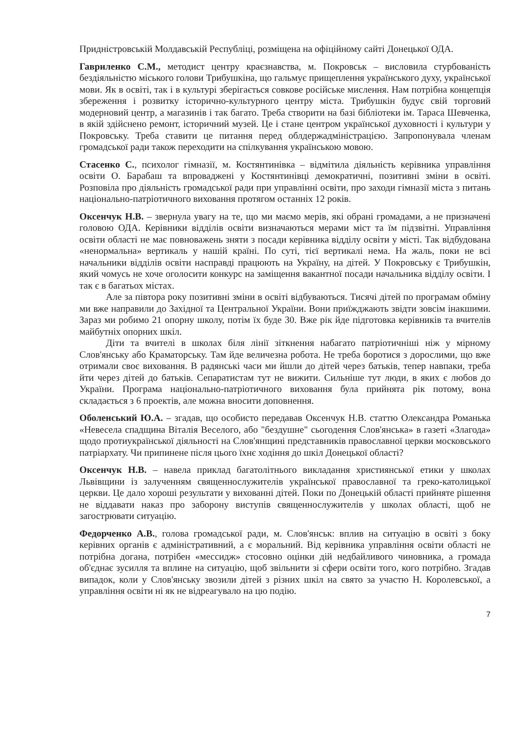Придністровській Молдавській Республіці, розміщена на офіційному сайті Донецької ОДА.
Гавриленко С.М., методист центру краєзнавства, м. Покровськ – висловила стурбованість бездіяльністю міського голови Трибушкіна, що гальмує прищеплення українського духу, української мови. Як в освіті, так і в культурі зберігається совкове російське мислення. Нам потрібна концепція збереження і розвитку історично-культурного центру міста. Трибушкін будує свій торговий модерновий центр, а магазинів і так багато. Треба створити на базі бібліотеки ім. Тараса Шевченка, в якій здійснено ремонт, історичний музей. Це і стане центром української духовності і культури у Покровську. Треба ставити це питання перед облдержадміністрацією. Запропонувала членам громадської ради також переходити на спілкування українською мовою.
Стасенко С., психолог гімназії, м. Костянтинівка – відмітила діяльність керівника управління освіти О. Барабаш та впроваджені у Костянтинівці демократичні, позитивні зміни в освіті. Розповіла про діяльність громадської ради при управлінні освіти, про заходи гімназії міста з питань національно-патріотичного виховання протягом останніх 12 років.
Оксенчук Н.В. – звернула увагу на те, що ми маємо мерів, які обрані громадами, а не призначені головою ОДА. Керівники відділів освіти визначаються мерами міст та їм підзвітні. Управління освіти області не має повноважень зняти з посади керівника відділу освіти у місті. Так відбудована «ненормальна» вертикаль у нашій країні. По суті, тієї вертикалі нема. На жаль, поки не всі начальники відділів освіти насправді працюють на Україну, на дітей. У Покровську є Трибушкін, який чомусь не хоче оголосити конкурс на заміщення вакантної посади начальника відділу освіти. І так є в багатьох містах.
Але за півтора року позитивні зміни в освіті відбуваються. Тисячі дітей по програмам обміну ми вже направили до Західної та Центральної України. Вони приїжджають звідти зовсім інакшими. Зараз ми робимо 21 опорну школу, потім їх буде 30. Вже рік йде підготовка керівників та вчителів майбутніх опорних шкіл.
Діти та вчителі в школах біля лінії зіткнення набагато патріотичніші ніж у мірному Слов'янську або Краматорську. Там йде величезна робота. Не треба боротися з дорослими, що вже отримали своє виховання. В радянські часи ми йшли до дітей через батьків, тепер навпаки, треба йти через дітей до батьків. Сепаратистам тут не вижити. Сильніше тут люди, в яких є любов до України. Програма національно-патріотичного виховання була прийнята рік потому, вона складається з 6 проектів, але можна вносити доповнення.
Оболенський Ю.А. – згадав, що особисто передавав Оксенчук Н.В. статтю Олександра Романька «Невесела спадщина Віталія Веселого, або "бездушне" сьогодення Слов'янська» в газеті «Злагода» щодо протиукраїнської діяльності на Слов'янщині представників православної церкви московського патріархату. Чи припинене після цього їхнє ходіння до шкіл Донецької області?
Оксенчук Н.В. – навела приклад багатолітнього викладання християнської етики у школах Львівщини із залученням священнослужителів української православної та греко-католицької церкви. Це дало хороші результати у вихованні дітей. Поки по Донецькій області прийняте рішення не віддавати наказ про заборону виступів священнослужителів у школах області, щоб не загострювати ситуацію.
Федорченко А.В., голова громадської ради, м. Слов'янськ: вплив на ситуацію в освіті з боку керівних органів є адміністративний, а є моральний. Від керівника управління освіти області не потрібна догана, потрібен «мессидж» стосовно оцінки дій недбайливого чиновника, а громада об'єднає зусилля та вплине на ситуацію, щоб звільнити зі сфери освіти того, кого потрібно. Згадав випадок, коли у Слов'янську звозили дітей з різних шкіл на свято за участю Н. Королевської, а управління освіти ні як не відреагувало на цю подію.
7